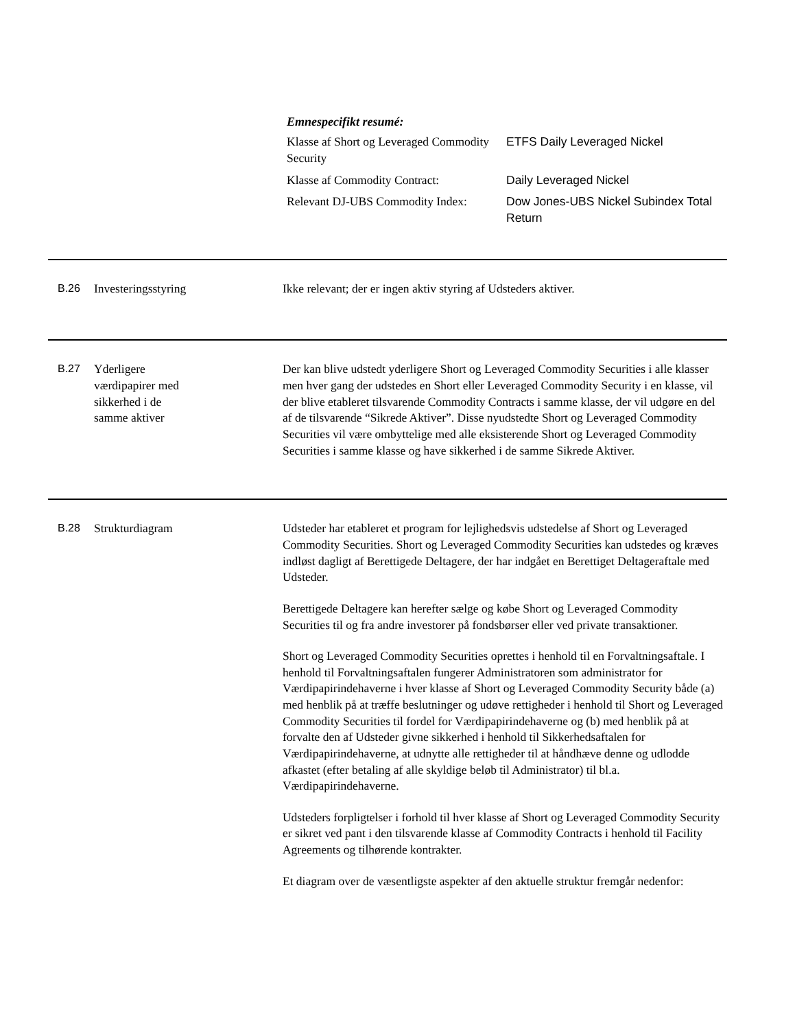Emnespecifikt resumé:
| Klasse af Short og Leveraged Commodity Security | ETFS Daily Leveraged Nickel |
| Klasse af Commodity Contract: | Daily Leveraged Nickel |
| Relevant DJ-UBS Commodity Index: | Dow Jones-UBS Nickel Subindex Total Return |
B.26 Investeringsstyring Ikke relevant; der er ingen aktiv styring af Udsteders aktiver.
B.27 Yderligere
værdipapirer med
sikkerhed i de
samme aktiver
Der kan blive udstedt yderligere Short og Leveraged Commodity Securities i alle klasser men hver gang der udstedes en Short eller Leveraged Commodity Security i en klasse, vil der blive etableret tilsvarende Commodity Contracts i samme klasse, der vil udgøre en del af de tilsvarende “Sikrede Aktiver”. Disse nyudstedte Short og Leveraged Commodity Securities vil være ombyttelige med alle eksisterende Short og Leveraged Commodity Securities i samme klasse og have sikkerhed i de samme Sikrede Aktiver.
B.28 Strukturdiagram Udsteder har etableret et program for lejlighedsvis udstedelse af Short og Leveraged Commodity Securities. Short og Leveraged Commodity Securities kan udstedes og kræves indløst dagligt af Berettigede Deltagere, der har indgået en Berettiget Deltageraftale med Udsteder.
Berettigede Deltagere kan herefter sælge og købe Short og Leveraged Commodity Securities til og fra andre investorer på fondsbørser eller ved private transaktioner.
Short og Leveraged Commodity Securities oprettes i henhold til en Forvaltningsaftale. I henhold til Forvaltningsaftalen fungerer Administratoren som administrator for Værdipapirindehaverne i hver klasse af Short og Leveraged Commodity Security både (a) med henblik på at træffe beslutninger og udøve rettigheder i henhold til Short og Leveraged Commodity Securities til fordel for Værdipapirindehaverne og (b) med henblik på at forvalte den af Udsteder givne sikkerhed i henhold til Sikkerhedsaftalen for Værdipapirindehaverne, at udnytte alle rettigheder til at håndhæve denne og udlodde afkastet (efter betaling af alle skyldige beløb til Administrator) til bl.a. Værdipapirindehaverne.
Udsteders forpligtelser i forhold til hver klasse af Short og Leveraged Commodity Security er sikret ved pant i den tilsvarende klasse af Commodity Contracts i henhold til Facility Agreements og tilhørende kontrakter.
Et diagram over de væsentligste aspekter af den aktuelle struktur fremgår nedenfor: